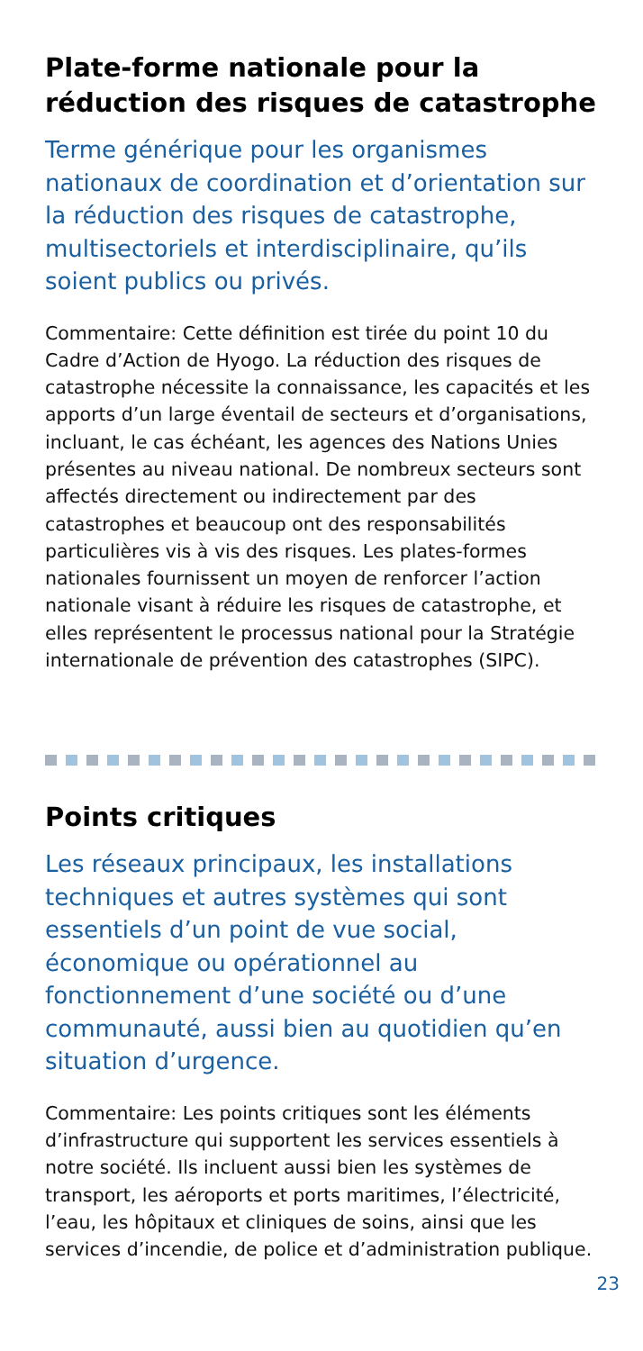Plate-forme nationale pour la réduction des risques de catastrophe
Terme générique pour les organismes nationaux de coordination et d’orientation sur la réduction des risques de catastrophe, multisectoriels et interdisciplinaire, qu’ils soient publics ou privés.
Commentaire: Cette définition est tirée du point 10 du Cadre d’Action de Hyogo. La réduction des risques de catastrophe nécessite la connaissance, les capacités et les apports d’un large éventail de secteurs et d’organisations, incluant, le cas échéant, les agences des Nations Unies présentes au niveau national. De nombreux secteurs sont affectés directement ou indirectement par des catastrophes et beaucoup ont des responsabilités particulières vis à vis des risques. Les plates-formes nationales fournissent un moyen de renforcer l’action nationale visant à réduire les risques de catastrophe, et elles représentent le processus national pour la Stratégie internationale de prévention des catastrophes (SIPC).
Points critiques
Les réseaux principaux, les installations techniques et autres systèmes qui sont essentiels d’un point de vue social, économique ou opérationnel au fonctionnement d’une société ou d’une communauté, aussi bien au quotidien qu’en situation d’urgence.
Commentaire: Les points critiques sont les éléments d’infrastructure qui supportent les services essentiels à notre société. Ils incluent aussi bien les systèmes de transport, les aéroports et ports maritimes, l’électricité, l’eau, les hôpitaux et cliniques de soins, ainsi que les services d’incendie, de police et d’administration publique.
23